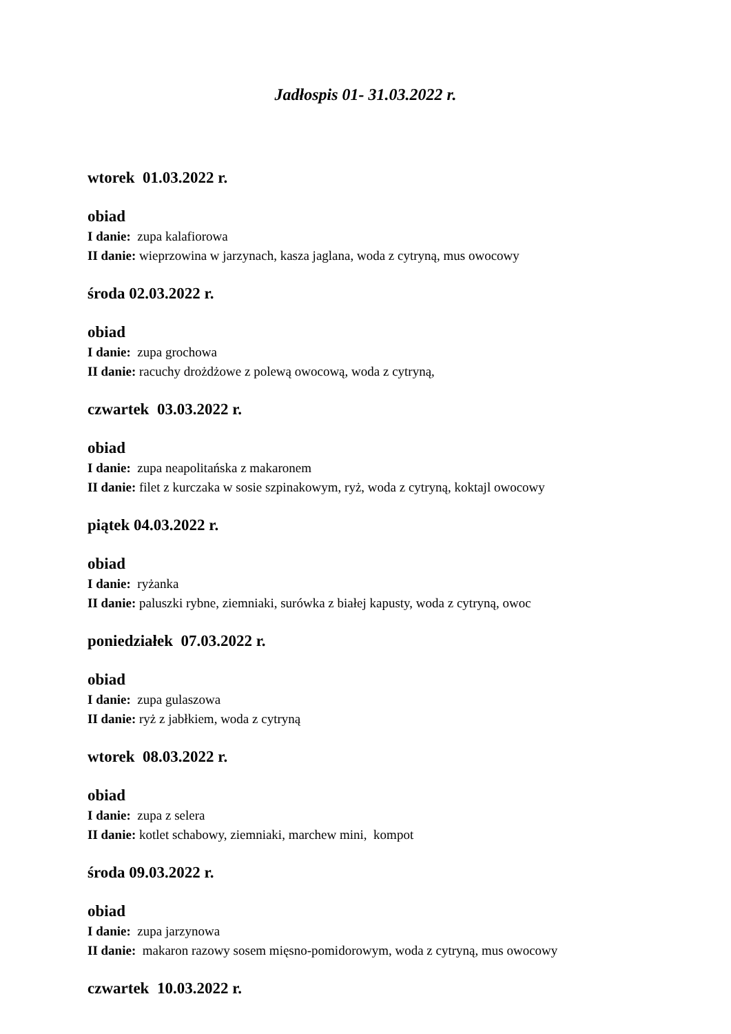Jadłospis 01- 31.03.2022 r.
wtorek 01.03.2022 r.
obiad
I danie: zupa kalafiorowa
II danie: wieprzowina w jarzynach, kasza jaglana, woda z cytryną, mus owocowy
środa 02.03.2022 r.
obiad
I danie: zupa grochowa
II danie: racuchy drożdżowe z polewą owocową, woda z cytryną,
czwartek 03.03.2022 r.
obiad
I danie: zupa neapolitańska z makaronem
II danie: filet z kurczaka w sosie szpinakowym, ryż, woda z cytryną, koktajl owocowy
piątek 04.03.2022 r.
obiad
I danie: ryżanka
II danie: paluszki rybne, ziemniaki, surówka z białej kapusty, woda z cytryną, owoc
poniedziałek 07.03.2022 r.
obiad
I danie: zupa gulaszowa
II danie: ryż z jabłkiem, woda z cytryną
wtorek 08.03.2022 r.
obiad
I danie: zupa z selera
II danie: kotlet schabowy, ziemniaki, marchew mini, kompot
środa 09.03.2022 r.
obiad
I danie: zupa jarzynowa
II danie: makaron razowy sosem mięsno-pomidorowym, woda z cytryną, mus owocowy
czwartek 10.03.2022 r.